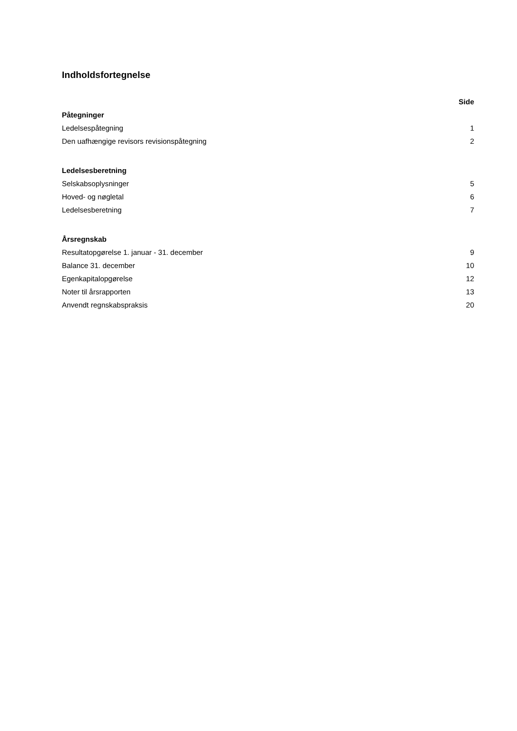Indholdsfortegnelse
| | Side |
| Påtegninger | |
| Ledelsespåtegning | 1 |
| Den uafhængige revisors revisionspåtegning | 2 |
| Ledelsesberetning | |
| Selskabsoplysninger | 5 |
| Hoved- og nøgletal | 6 |
| Ledelsesberetning | 7 |
| Årsregnskab | |
| Resultatopgørelse 1. januar - 31. december | 9 |
| Balance 31. december | 10 |
| Egenkapitalopgørelse | 12 |
| Noter til årsrapporten | 13 |
| Anvendt regnskabspraksis | 20 |